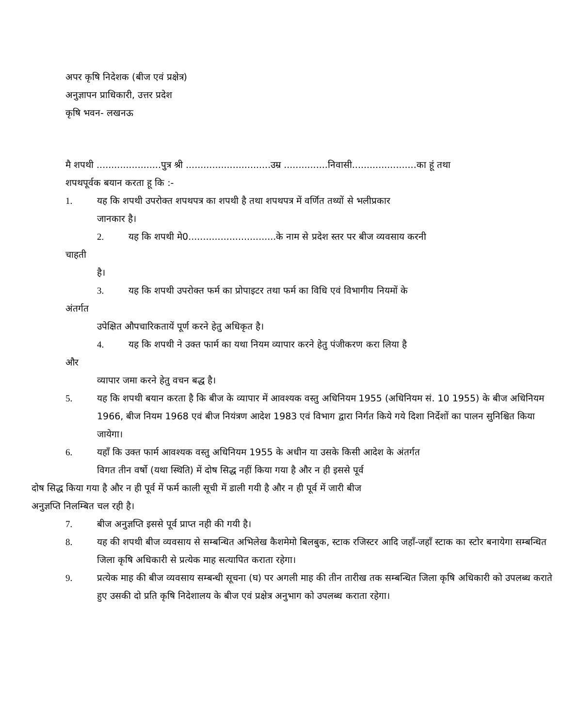अपर कृषि निदेशक (बीज एवं प्रक्षेत्र)
अनुज्ञापन प्राधिकारी, उत्तर प्रदेश
कृषि भवन- लखनऊ
मै शपथी ......................पुत्र श्री .............................उम्र ...............निवासी......................का हूं तथा
शपथपूर्वक बयान करता हू कि :-
1. यह कि शपथी उपरोक्त शपथपत्र का शपथी है तथा शपथपत्र में वर्णित तथ्यों से भलीप्रकार
जानकार है।
2. यह कि शपथी मे0..............................के नाम से प्रदेश स्तर पर बीज व्यवसाय करनी
चाहती
है।
3. यह कि शपथी उपरोक्त फर्म का प्रोपाइटर तथा फर्म का विधि एवं विभागीय नियमों के
अंतर्गत
उपेक्षित औपचारिकतायें पूर्ण करने हेतु अधिकृत है।
4. यह कि शपथी ने उक्त फार्म का यथा नियम व्यापार करने हेतु पंजीकरण करा लिया है
और
व्यापार जमा करने हेतु वचन बद्ध है।
5. यह कि शपथी बयान करता है कि बीज के व्यापार में आवश्यक वस्तु अधिनियम 1955 (अधिनियम सं. 10 1955) के बीज अधिनियम 1966, बीज नियम 1968 एवं बीज नियंत्रण आदेश 1983 एवं विभाग द्वारा निर्गत किये गये दिशा निर्देशों का पालन सुनिश्चित किया जायेगा।
6. यहाँ कि उक्त फार्म आवश्यक वस्तु अधिनियम 1955 के अधीन या उसके किसी आदेश के अंतर्गत
विगत तीन वर्षो (यथा स्थिति) में दोष सिद्ध नहीं किया गया है और न ही इससे पूर्व
दोष सिद्ध किया गया है और न ही पूर्व में फर्म काली सूची में डाली गयी है और न ही पूर्व में जारी बीज
अनुज्ञप्ति निलम्बित चल रही है।
7. बीज अनुज्ञप्ति इससे पूर्व प्राप्त नही की गयी है।
8. यह की शपथी बीज व्यवसाय से सम्बन्धित अभिलेख कैशमेमो बिलबुक, स्टाक रजिस्टर आदि जहाँ-जहाँ स्टाक का स्टोर बनायेगा सम्बन्धित जिला कृषि अधिकारी से प्रत्येक माह सत्यापित कराता रहेगा।
9. प्रत्येक माह की बीज व्यवसाय सम्बन्धी सूचना (घ) पर अगली माह की तीन तारीख तक सम्बन्धित जिला कृषि अधिकारी को उपलब्ध कराते हुए उसकी दो प्रति कृषि निदेशालय के बीज एवं प्रक्षेत्र अनुभाग को उपलब्ध कराता रहेगा।